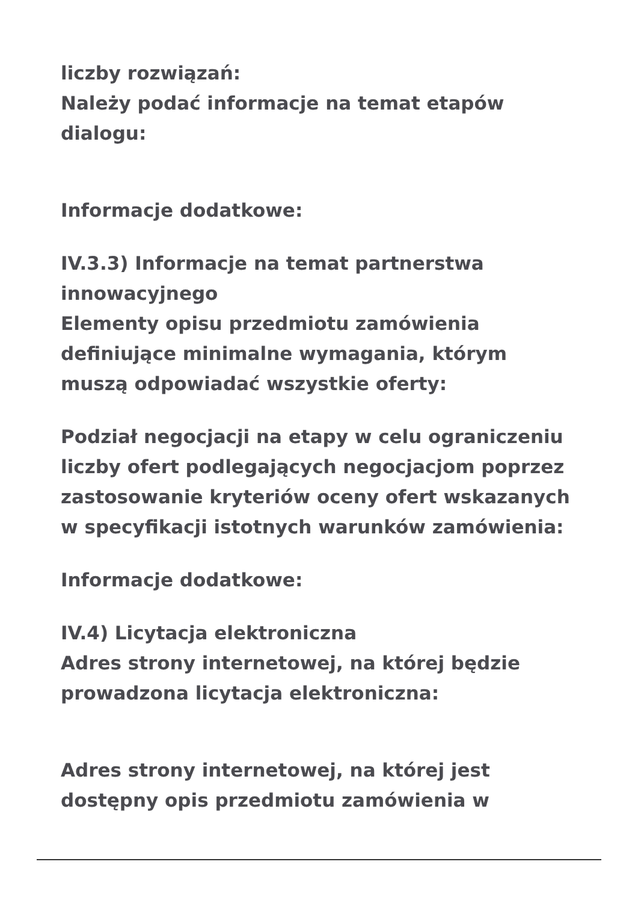liczby rozwiązań:
Należy podać informacje na temat etapów dialogu:
Informacje dodatkowe:
IV.3.3) Informacje na temat partnerstwa innowacyjnego
Elementy opisu przedmiotu zamówienia definiujące minimalne wymagania, którym muszą odpowiadać wszystkie oferty:
Podział negocjacji na etapy w celu ograniczeniu liczby ofert podlegających negocjacjom poprzez zastosowanie kryteriów oceny ofert wskazanych w specyfikacji istotnych warunków zamówienia:
Informacje dodatkowe:
IV.4) Licytacja elektroniczna
Adres strony internetowej, na której będzie prowadzona licytacja elektroniczna:
Adres strony internetowej, na której jest dostępny opis przedmiotu zamówienia w